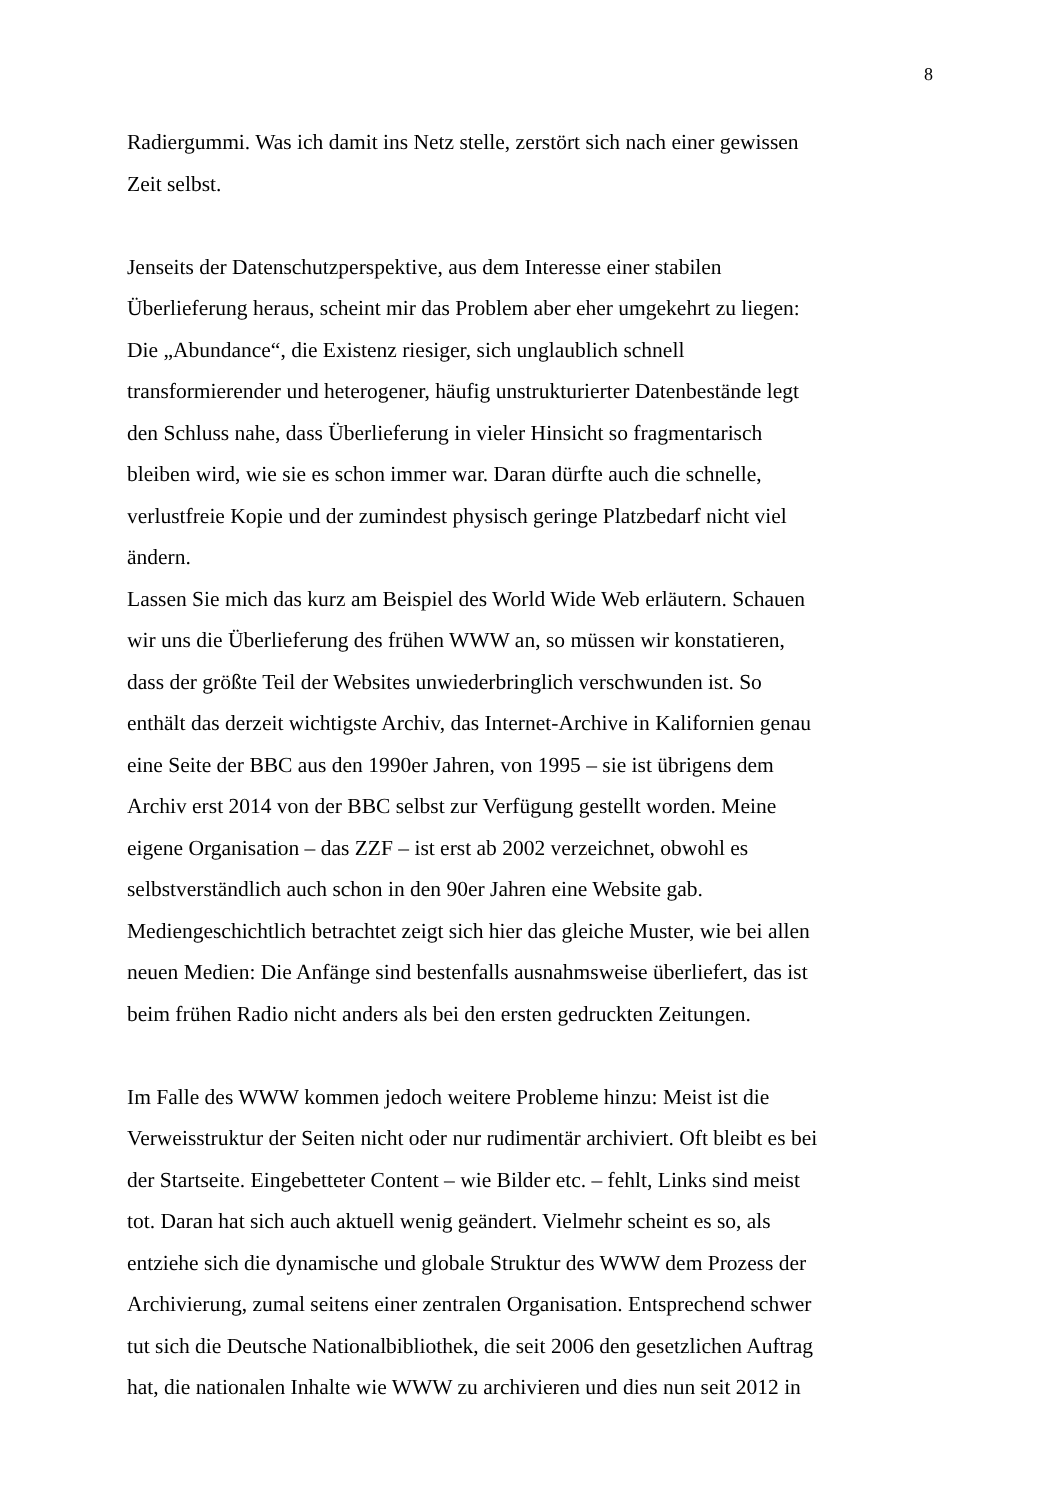8
Radiergummi. Was ich damit ins Netz stelle, zerstört sich nach einer gewissen
Zeit selbst.
Jenseits der Datenschutzperspektive, aus dem Interesse einer stabilen
Überlieferung heraus, scheint mir das Problem aber eher umgekehrt zu liegen:
Die „Abundance“, die Existenz riesiger, sich unglaublich schnell
transformierender und heterogener, häufig unstrukturierter Datenbestände legt
den Schluss nahe, dass Überlieferung in vieler Hinsicht so fragmentarisch
bleiben wird, wie sie es schon immer war. Daran dürfte auch die schnelle,
verlustfreie Kopie und der zumindest physisch geringe Platzbedarf nicht viel
ändern.
Lassen Sie mich das kurz am Beispiel des World Wide Web erläutern. Schauen
wir uns die Überlieferung des frühen WWW an, so müssen wir konstatieren,
dass der größte Teil der Websites unwiederbringlich verschwunden ist. So
enthält das derzeit wichtigste Archiv, das Internet-Archive in Kalifornien genau
eine Seite der BBC aus den 1990er Jahren, von 1995 – sie ist übrigens dem
Archiv erst 2014 von der BBC selbst zur Verfügung gestellt worden. Meine
eigene Organisation – das ZZF – ist erst ab 2002 verzeichnet, obwohl es
selbstverständlich auch schon in den 90er Jahren eine Website gab.
Mediengeschichtlich betrachtet zeigt sich hier das gleiche Muster, wie bei allen
neuen Medien: Die Anfänge sind bestenfalls ausnahmsweise überliefert, das ist
beim frühen Radio nicht anders als bei den ersten gedruckten Zeitungen.
Im Falle des WWW kommen jedoch weitere Probleme hinzu: Meist ist die
Verweisstruktur der Seiten nicht oder nur rudimentär archiviert. Oft bleibt es bei
der Startseite. Eingebetteter Content – wie Bilder etc. – fehlt, Links sind meist
tot. Daran hat sich auch aktuell wenig geändert. Vielmehr scheint es so, als
entziehe sich die dynamische und globale Struktur des WWW dem Prozess der
Archivierung, zumal seitens einer zentralen Organisation. Entsprechend schwer
tut sich die Deutsche Nationalbibliothek, die seit 2006 den gesetzlichen Auftrag
hat, die nationalen Inhalte wie WWW zu archivieren und dies nun seit 2012 in